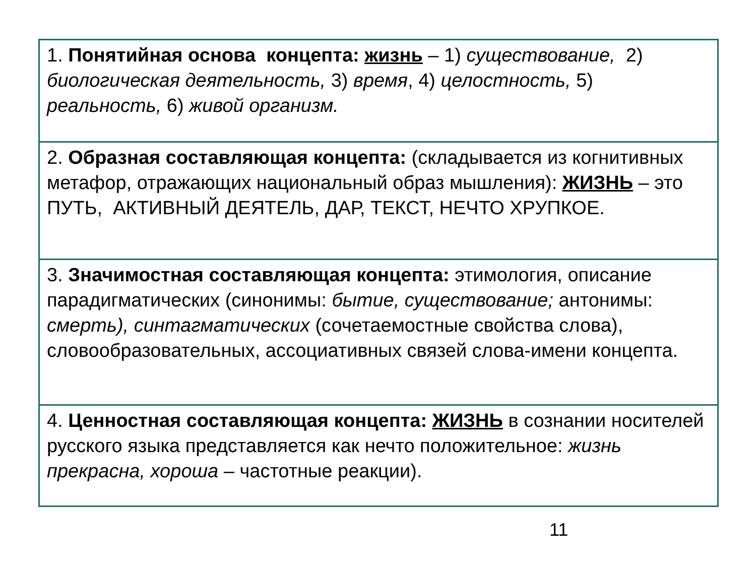| 1. Понятийная основа концепта: жизнь – 1) существование, 2) биологическая деятельность, 3) время , 4) целостность, 5) реальность, 6) живой организм. |
| 2. Образная составляющая концепта: (складывается из когнитивных метафор, отражающих национальный образ мышления): ЖИЗНЬ – это ПУТЬ, АКТИВНЫЙ ДЕЯТЕЛЬ, ДАР, ТЕКСТ, НЕЧТО ХРУПКОЕ. |
| 3. Значимостная составляющая концепта: этимология, описание парадигматических (синонимы: бытие, существование; антонимы: смерть), синтагматических (сочетаемостные свойства слова), словообразовательных, ассоциативных связей слова-имени концепта. |
| 4. Ценностная составляющая концепта: ЖИЗНЬ в сознании носителей русского языка представляется как нечто положительное: жизнь прекрасна, хороша – частотные реакции). |
11